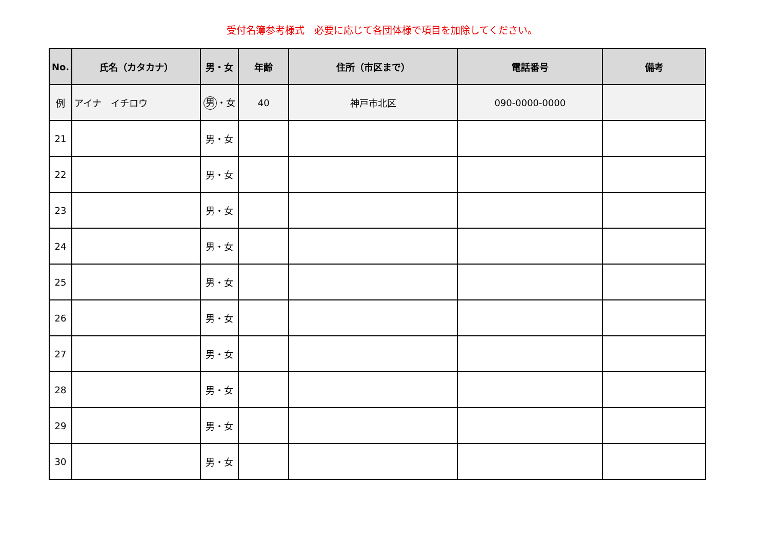受付名簿参考様式　必要に応じて各団体様で項目を加除してください。
| No. | 氏名（カタカナ） | 男・女 | 年齢 | 住所（市区まで） | 電話番号 | 備考 |
| --- | --- | --- | --- | --- | --- | --- |
| 例 | アイナ イチロウ | 男 ・女 | 40 | 神戸市北区 | 090-0000-0000 | |
| 21 | | 男・女 | | | | |
| 22 | | 男・女 | | | | |
| 23 | | 男・女 | | | | |
| 24 | | 男・女 | | | | |
| 25 | | 男・女 | | | | |
| 26 | | 男・女 | | | | |
| 27 | | 男・女 | | | | |
| 28 | | 男・女 | | | | |
| 29 | | 男・女 | | | | |
| 30 | | 男・女 | | | | |